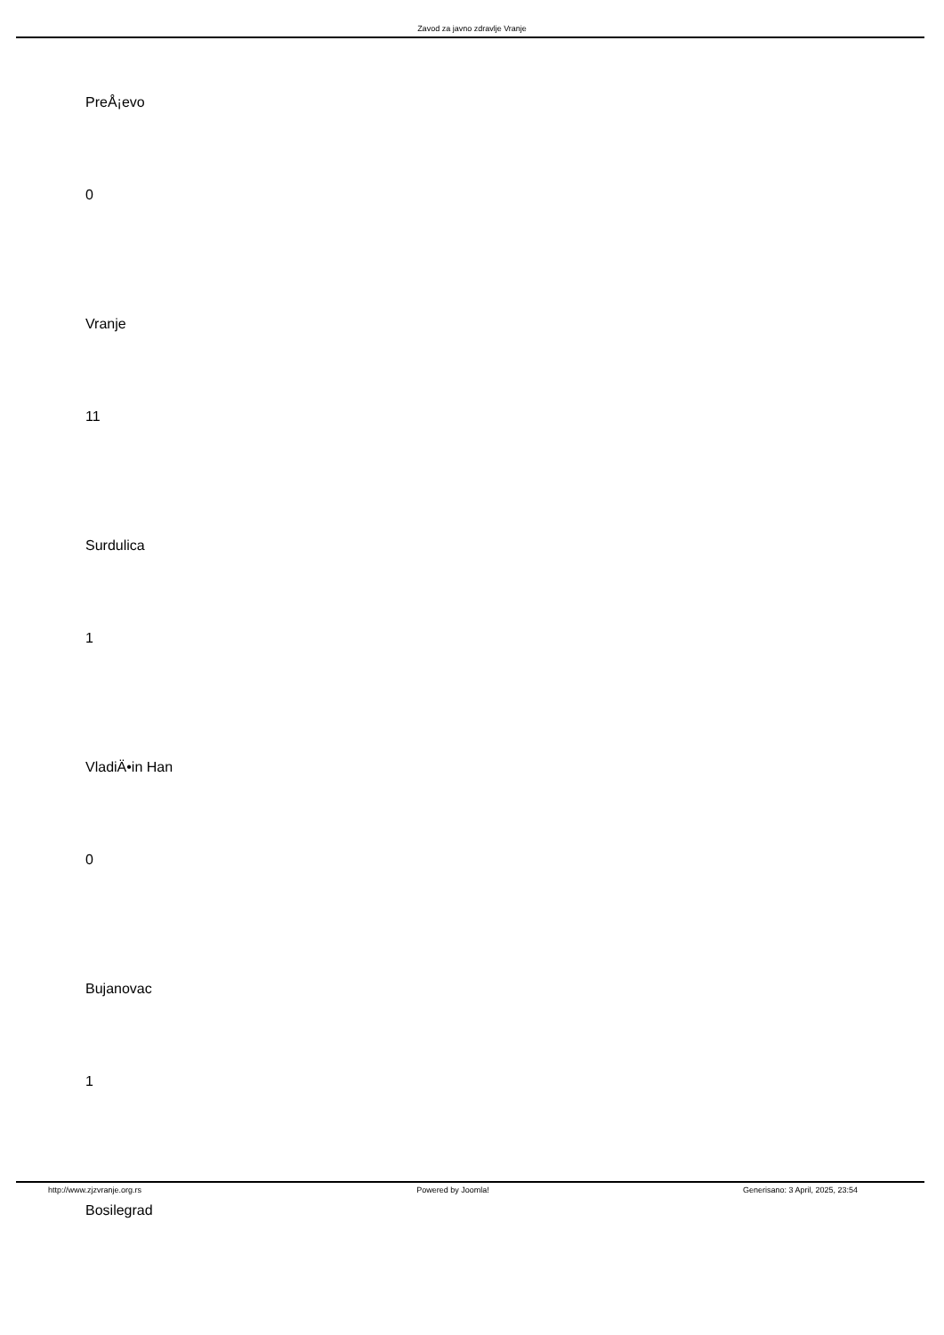Zavod za javno zdravlje Vranje
PreÅ¡evo
0
Vranje
11
Surdulica
1
VladiÄ•in Han
0
Bujanovac
1
Bosilegrad
http://www.zjzvranje.org.rs Powered by Joomla! Generisano: 3 April, 2025, 23:54